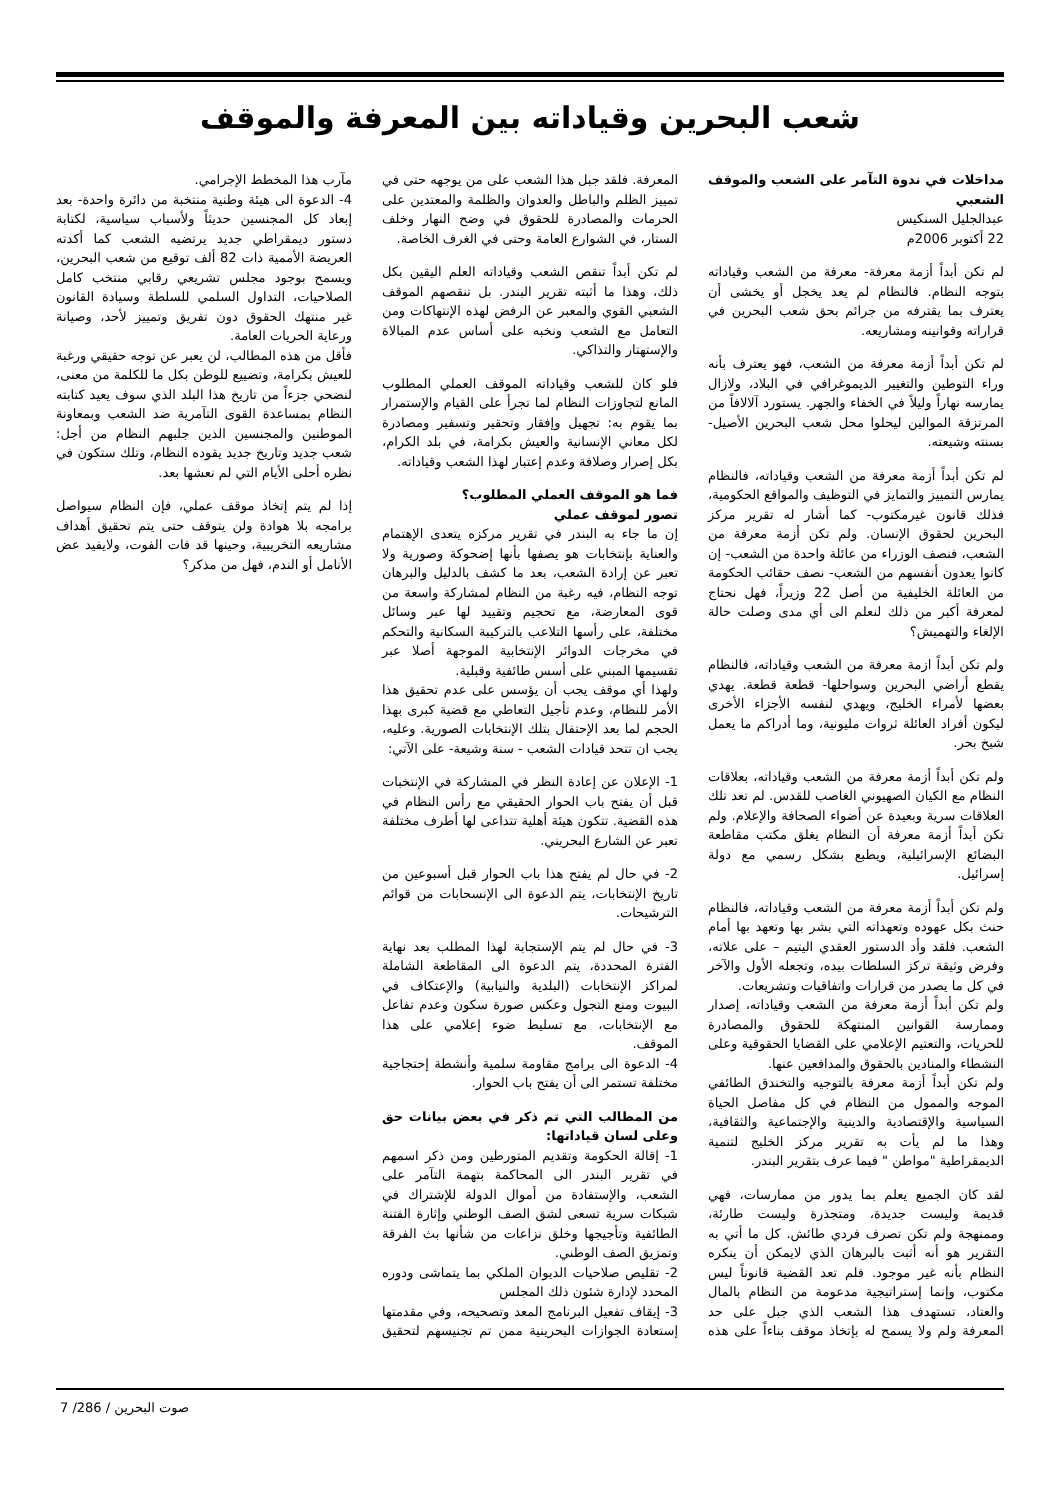شعب البحرين وقياداته بين المعرفة والموقف
مداخلات في ندوة التآمر على الشعب والموقف الشعبي
عبدالجليل السنكيس
22 أكتوبر 2006م
لم تكن أبداً أزمة معرفة- معرفة من الشعب وقياداته بتوجه النظام. فالنظام لم يعد يخجل أو يخشى أن يعترف بما يقترفه من جرائم بحق شعب البحرين في قراراته وقوانينه ومشاريعه.
لم تكن أبداً أزمة معرفة من الشعب، فهو يعترف بأنه وراء التوطين والتغيير الديموغرافي في البلاد، ولازال يمارسه نهاراً وليلاً في الخفاء والجهر. يستورد آلالافاً من المرتزقة الموالين ليحلوا محل شعب البحرين الأصيل- بسنته وشيعته.
لم تكن أبداً أزمة معرفة من الشعب وقياداته، فالنظام يمارس التمييز والتمايز في التوظيف والمواقع الحكومية، فذلك قانون غيرمكتوب- كما أشار له تقرير مركز البحرين لحقوق الإنسان. ولم تكن أزمة معرفة من الشعب، فنصف الوزراء من عائلة واحدة من الشعب- إن كانوا يعدون أنفسهم من الشعب- نصف حقائب الحكومة من العائلة الخليفية من أصل 22 وزيراً، فهل نحتاج لمعرفة أكبر من ذلك لنعلم الى أي مدى وصلت حالة الإلغاء والتهميش؟
ولم تكن أبداً ازمة معرفة من الشعب وقياداته، فالنظام يقطع أراضي البحرين وسواحلها- قطعة قطعة. يهدي بعضها لأمراء الخليج، ويهدي لنفسه الأجزاء الأخرى ليكون أفراد العائلة ثروات مليونية، وما أدراكم ما يعمل شيخ بحر.
ولم تكن أبداً أزمة معرفة من الشعب وقياداته، بعلاقات النظام مع الكيان الصهيوني الغاصب للقدس. لم تعد تلك العلاقات سرية وبعيدة عن أضواء الصحافة والإعلام. ولم تكن أبداً أزمة معرفة أن النظام يغلق مكتب مقاطعة البضائع الإسرائيلية، ويطبع بشكل رسمي مع دولة إسرائيل.
ولم تكن أبداً أزمة معرفة من الشعب وقياداته، فالنظام حنث بكل عهوده وتعهداته التي بشر بها وتعهد بها أمام الشعب. فلقد وأد الدستور العقدي اليتيم – على علاته، وفرض وثيقة تركز السلطات بيده، وتجعله الأول والآخر في كل ما يصدر من قرارات واتفاقيات وتشريعات.
ولم تكن أبداً أزمة معرفة من الشعب وقياداته، إصدار وممارسة القوانين المنتهكة للحقوق والمصادرة للحريات، والتعتيم الإعلامي على القضايا الحقوقية وعلى النشطاء والمنادين بالحقوق والمدافعين عنها.
ولم تكن أبداً أزمة معرفة بالتوجيه والتخندق الطائفي الموجه والممول من النظام في كل مفاصل الحياة السياسية والإقتصادية والدينية والإجتماعية والثقافية، وهذا ما لم يأت به تقرير مركز الخليج لتنمية الديمقراطية "مواطن " فيما عرف بتقرير البندر.
لقد كان الجميع يعلم بما يدور من ممارسات، فهي قديمة وليست جديدة، ومتجذرة وليست طارئة، وممنهجة ولم تكن تصرف فردي طائش. كل ما أتي به التقرير هو أنه أثبت بالبرهان الذي لايمكن أن ينكره النظام بأنه غير موجود. فلم تعد القضية قانوناً ليس مكتوب، وإنما إستراتيجية مدعومة من النظام بالمال والعتاد، تستهدف هذا الشعب الذي جبل على حد المعرفة ولم ولا يسمح له بإتخاذ موقف بناءاً على هذه المعرفة. فلقد جبل هذا الشعب على من يوجهه حتى في تمييز الظلم والباطل والعدوان والظلمة والمعتدين على الحرمات والمصادرة للحقوق في وضح النهار وخلف الستار، في الشوارع العامة وحتى في الغرف الخاصة.
لم تكن أبداً تنقص الشعب وقياداته العلم اليقين بكل ذلك، وهذا ما أثبته تقرير البندر. بل تنقصهم الموقف الشعبي القوي والمعبر عن الرفض لهذه الإنتهاكات ومن التعامل مع الشعب ونخبه على أساس عدم المبالاة والإستهتار والتذاكي.
فلو كان للشعب وقياداته الموقف العملي المطلوب المانع لتجاوزات النظام لما تجرأ على القيام والإستمرار بما يقوم به: تجهيل وإفقار وتحقير وتسفير ومصادرة لكل معاني الإنسانية والعيش بكرامة، في بلد الكرام، بكل إصرار وصلافة وعدم إعتبار لهذا الشعب وقياداته.
فما هو الموقف العملي المطلوب؟
تصور لموقف عملي
إن ما جاء به البندر في تقرير مركزه يتعدى الإهتمام والعناية بإنتخابات هو يصفها بأنها إضحوكة وصورية ولا تعبر عن إرادة الشعب، بعد ما كشف بالدليل والبرهان توجه النظام، فيه رغبة من النظام لمشاركة واسعة من قوى المعارضة، مع تحجيم وتقييد لها عبر وسائل مختلفة، على رأسها التلاعب بالتركيبة السكانية والتحكم في مخرجات الدوائر الإنتخابية الموجهة أصلا عبر تقسيمها المبني على أسس طائفية وقبلية.
ولهذا أي موقف يجب أن يؤسس على عدم تحقيق هذا الأمر للنظام، وعدم تأجيل التعاطي مع قضية كبرى بهذا الحجم لما بعد الإحتفال بتلك الإنتخابات الصورية. وعليه، يجب ان تتحد قيادات الشعب - سنة وشيعة- على الآتي:
1- الإعلان عن إعادة النظر في المشاركة في الإنتخبات قبل أن يفتح باب الحوار الحقيقي مع رأس النظام في هذه القضية. تتكون هيئة أهلية تتداعى لها أطرف مختلفة تعبر عن الشارع البحريني.
2- في حال لم يفتح هذا باب الحوار قبل أسبوعين من تاريخ الإنتخابات، يتم الدعوة الى الإنسحابات من قوائم الترشيحات.
3- في حال لم يتم الإستجابة لهذا المطلب بعد نهاية الفترة المحددة، يتم الدعوة الى المقاطعة الشاملة لمراكز الإنتخابات (البلدية والنيابية) والإعتكاف في البيوت ومنع التجول وعكس صورة سكون وعدم تفاعل مع الإنتخابات، مع تسليط ضوء إعلامي على هذا الموقف.
4- الدعوة الى برامج مقاومة سلمية وأنشطة إحتجاجية مختلفة تستمر الى أن يفتح باب الحوار.
من المطالب التي تم ذكر في بعض بيانات حق وعلى لسان قياداتها:
1- إقالة الحكومة وتقديم المتورطين ومن ذكر اسمهم في تقرير البندر الى المحاكمة بتهمة التآمر على الشعب، والإستفادة من أموال الدولة للإشتراك في شبكات سرية تسعى لشق الصف الوطني وإثارة الفتنة الطائفية وتأجيجها وخلق نزاعات من شأنها بث الفرقة وتمزيق الصف الوطني.
2- تقليص صلاحيات الديوان الملكي بما يتماشى ودوره المحدد لإدارة شئون ذلك المجلس
3- إيقاف تفعيل البرنامج المعد وتصحيحه، وفي مقدمتها إستعادة الجوازات البحرينية ممن تم تجنيسهم لتحقيق مآرب هذا المخطط الإجرامي.
4- الدعوة الى هيئة وطنية منتخبة من دائرة واحدة- بعد إبعاد كل المجنسين حديثاً ولأسباب سياسية، لكتابة دستور ديمقراطي جديد يرتضيه الشعب كما أكدته العريضة الأممية ذات 82 ألف توقيع من شعب البحرين، ويسمح بوجود مجلس تشريعي رقابي منتخب كامل الصلاحيات، التداول السلمي للسلطة وسيادة القانون غير منتهك الحقوق دون تفريق وتمييز لأحد، وصيانة ورعاية الحريات العامة.
فأقل من هذه المطالب، لن يعبر عن توجه حقيقي ورغبة للعيش بكرامة، وتضييع للوطن بكل ما للكلمة من معنى، لنضحي جزءاً من تاريخ هذا البلد الذي سوف يعيد كتابته النظام بمساعدة القوى التآمرية ضد الشعب وبمعاونة الموطنين والمجنسين الذين جلبهم النظام من أجل: شعب جديد وتاريخ جديد يقوده النظام، وتلك ستكون في نظره أحلى الأيام التي لم نعشها بعد.
إذا لم يتم إتخاذ موقف عملي، فإن النظام سيواصل برامجه بلا هوادة ولن يتوقف حتى يتم تحقيق أهداف مشاريعه التخريبية، وحينها قد فات الفوت، ولايفيد عض الأنامل أو الندم، فهل من مذكر؟
صوت البحرين / 286/ 7